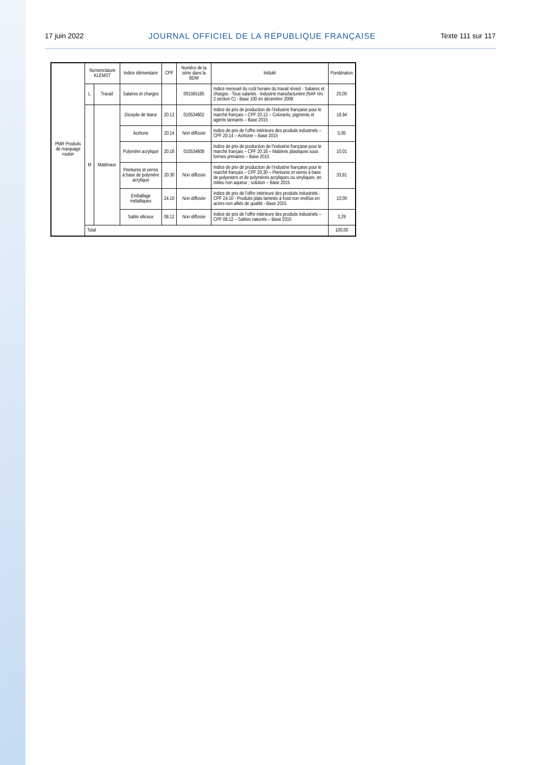17 juin 2022 JOURNAL OFFICIEL DE LA RÉPUBLIQUE FRANÇAISE Texte 111 sur 117
| PMR Produits de marquage routier | Nomenclature KLEMST | | Indice élémentaire | CPF | Numéro de la série dans la BDM | Intitulé | Pondération |
| | L | Travail | Salaires et charges | | 001565185 | Indice mensuel du coût horaire du travail révisé - Salaires et charges - Tous salariés - Industrie manufacturière (NAF rév. 2 section C) - Base 100 en décembre 2008 | 20,00 |
| | M | Matériaux | Dioxyde de titane | 20.12 | 010534602 | Indice de prix de production de l’industrie française pour le marché français – CPF 20.12 – Colorants, pigments et agents tannants – Base 2015 | 16,94 |
| | | | Acétone | 20.14 | Non diffusée | Indice de prix de l’offre intérieure des produits industriels – CPF 20.14 – Acétone – Base 2015 | 5,95 |
| | | | Polymère acrylique | 20.16 | 010534606 | Indice de prix de production de l’industrie française pour le marché français – CPF 20.16 – Matières plastiques sous formes primaires – Base 2015 | 10,01 |
| | | | Peintures et vernis à base de polymère acrylique | 20.30 | Non diffusée | Indice de prix de production de l’industrie française pour le marché français – CPF 20.30 – Peintures et vernis à base de polyesters et de polymères acryliques ou vinyliques, en milieu non aqueux ; solution – Base 2015 | 33,81 |
| | | | Emballage métalliques | 24.10 | Non diffusée | Indice de prix de l’offre intérieure des produits industriels - CPF 24.10 - Produits plats laminés à froid non revêtus en aciers non alliés de qualité - Base 2015 | 10,00 |
| | | | Sable siliceux | 08.12 | Non diffusée | Indice de prix de l’offre intérieure des produits industriels – CPF 08.12 – Sables naturels – Base 2015 | 3,29 |
| | Total | | | | | | 100,00 |